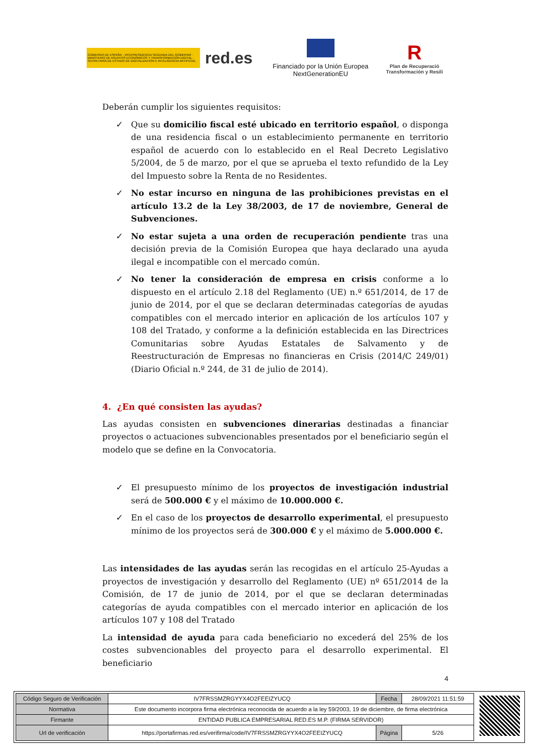GOBIERNO DE ESPAÑA · VICEPRESIDENCIA SEGUNDA DEL GOBIERNO · MINISTERIO DE ASUNTOS ECONÓMICOS Y TRANSFORMACIÓN DIGITAL · SECRETARÍA DE ESTADO DE DIGITALIZACIÓN E INTELIGENCIA ARTIFICIAL
red.es
Financiado por la Unión Europea
NextGenerationEU
R
Plan de Recuperació
Transformación y Resili
Deberán cumplir los siguientes requisitos:
✓ Que su domicilio fiscal esté ubicado en territorio español, o disponga de una residencia fiscal o un establecimiento permanente en territorio español de acuerdo con lo establecido en el Real Decreto Legislativo 5/2004, de 5 de marzo, por el que se aprueba el texto refundido de la Ley del Impuesto sobre la Renta de no Residentes.
✓ No estar incurso en ninguna de las prohibiciones previstas en el artículo 13.2 de la Ley 38/2003, de 17 de noviembre, General de Subvenciones.
✓ No estar sujeta a una orden de recuperación pendiente tras una decisión previa de la Comisión Europea que haya declarado una ayuda ilegal e incompatible con el mercado común.
✓ No tener la consideración de empresa en crisis conforme a lo dispuesto en el artículo 2.18 del Reglamento (UE) n.º 651/2014, de 17 de junio de 2014, por el que se declaran determinadas categorías de ayudas compatibles con el mercado interior en aplicación de los artículos 107 y 108 del Tratado, y conforme a la definición establecida en las Directrices Comunitarias sobre Ayudas Estatales de Salvamento y de Reestructuración de Empresas no financieras en Crisis (2014/C 249/01) (Diario Oficial n.º 244, de 31 de julio de 2014).
4. ¿En qué consisten las ayudas?
Las ayudas consisten en subvenciones dinerarias destinadas a financiar proyectos o actuaciones subvencionables presentados por el beneficiario según el modelo que se define en la Convocatoria.
✓ El presupuesto mínimo de los proyectos de investigación industrial será de 500.000 € y el máximo de 10.000.000 €.
✓ En el caso de los proyectos de desarrollo experimental, el presupuesto mínimo de los proyectos será de 300.000 € y el máximo de 5.000.000 €.
Las intensidades de las ayudas serán las recogidas en el artículo 25-Ayudas a proyectos de investigación y desarrollo del Reglamento (UE) nº 651/2014 de la Comisión, de 17 de junio de 2014, por el que se declaran determinadas categorías de ayuda compatibles con el mercado interior en aplicación de los artículos 107 y 108 del Tratado
La intensidad de ayuda para cada beneficiario no excederá del 25% de los costes subvencionables del proyecto para el desarrollo experimental. El beneficiario
4
| Código Seguro de Verificación | IV7FRSSMZRGYYX4O2FEEIZYUCQ | Fecha | 28/09/2021 11:51:59 |
| Normativa | Este documento incorpora firma electrónica reconocida de acuerdo a la ley 59/2003, 19 de diciembre, de firma electrónica | | |
| Firmante | ENTIDAD PUBLICA EMPRESARIAL RED.ES M.P. (FIRMA SERVIDOR) | | |
| Url de verificación | https://portafirmas.red.es/verifirma/code/IV7FRSSMZRGYYX4O2FEEIZYUCQ | Página | 5/26 |